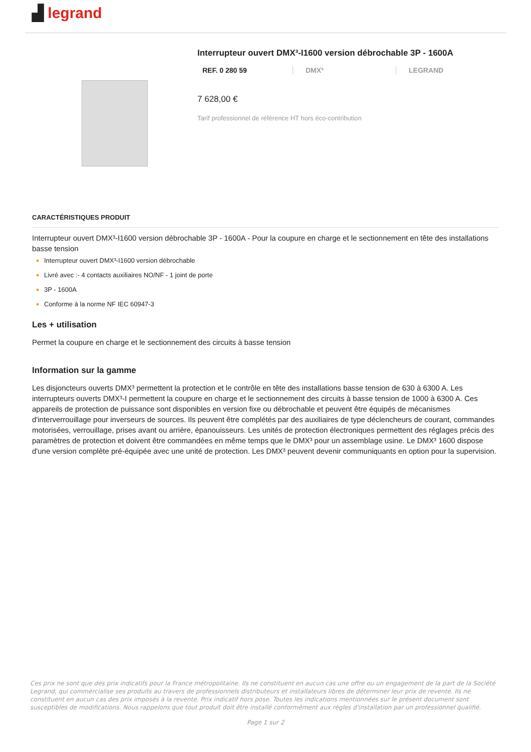▟ legrand
Interrupteur ouvert DMX³-I1600 version débrochable 3P - 1600A
REF. 0 280 59 DMX³ LEGRAND
7 628,00 €
Tarif professionnel de référence HT hors éco-contribution
CARACTÉRISTIQUES PRODUIT
Interrupteur ouvert DMX³-I1600 version débrochable 3P - 1600A - Pour la coupure en charge et le sectionnement en tête des installations basse tension
Interrupteur ouvert DMX³-I1600 version débrochable
Livré avec :- 4 contacts auxiliaires NO/NF - 1 joint de porte
3P - 1600A
Conforme à la norme NF IEC 60947-3
Les + utilisation
Permet la coupure en charge et le sectionnement des circuits à basse tension
Information sur la gamme
Les disjoncteurs ouverts DMX³ permettent la protection et le contrôle en tête des installations basse tension de 630 à 6300 A. Les interrupteurs ouverts DMX³-I permettent la coupure en charge et le sectionnement des circuits à basse tension de 1000 à 6300 A. Ces appareils de protection de puissance sont disponibles en version fixe ou débrochable et peuvent être équipés de mécanismes d'interverrouillage pour inverseurs de sources. Ils peuvent être complétés par des auxiliaires de type déclencheurs de courant, commandes motorisées, verrouillage, prises avant ou arrière, épanouisseurs. Les unités de protection électroniques permettent des réglages précis des paramètres de protection et doivent être commandées en même temps que le DMX³ pour un assemblage usine. Le DMX³ 1600 dispose d'une version complète pré-équipée avec une unité de protection. Les DMX³ peuvent devenir communiquants en option pour la supervision.
Ces prix ne sont que des prix indicatifs pour la France métropolitaine. Ils ne constituent en aucun cas une offre ou un engagement de la part de la Société Legrand, qui commercialise ses produits au travers de professionnels distributeurs et installateurs libres de déterminer leur prix de revente. Ils ne constituent en aucun cas des prix imposés à la revente. Prix indicatif hors pose. Toutes les indications mentionnées sur le présent document sont susceptibles de modifications. Nous rappelons que tout produit doit être installé conformément aux règles d'installation par un professionnel qualifié.
Page 1 sur 2